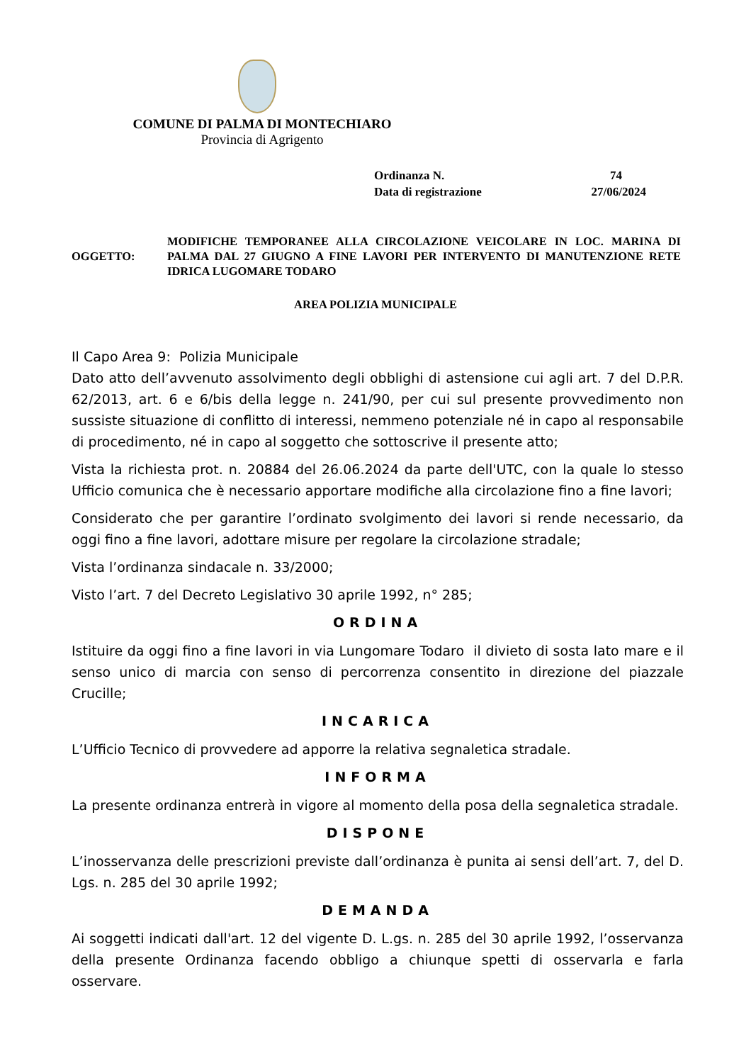COMUNE DI PALMA DI MONTECHIARO
Provincia di Agrigento
Ordinanza N. 74
Data di registrazione 27/06/2024
OGGETTO:
MODIFICHE TEMPORANEE ALLA CIRCOLAZIONE VEICOLARE IN LOC. MARINA DI PALMA DAL 27 GIUGNO A FINE LAVORI PER INTERVENTO DI MANUTENZIONE RETE IDRICA LUGOMARE TODARO
AREA POLIZIA MUNICIPALE
Il Capo Area 9: Polizia Municipale
Dato atto dell’avvenuto assolvimento degli obblighi di astensione cui agli art. 7 del D.P.R. 62/2013, art. 6 e 6/bis della legge n. 241/90, per cui sul presente provvedimento non sussiste situazione di conflitto di interessi, nemmeno potenziale né in capo al responsabile di procedimento, né in capo al soggetto che sottoscrive il presente atto;
Vista la richiesta prot. n. 20884 del 26.06.2024 da parte dell'UTC, con la quale lo stesso Ufficio comunica che è necessario apportare modifiche alla circolazione fino a fine lavori;
Considerato che per garantire l’ordinato svolgimento dei lavori si rende necessario, da oggi fino a fine lavori, adottare misure per regolare la circolazione stradale;
Vista l’ordinanza sindacale n. 33/2000;
Visto l’art. 7 del Decreto Legislativo 30 aprile 1992, n° 285;
ORDINA
Istituire da oggi fino a fine lavori in via Lungomare Todaro il divieto di sosta lato mare e il senso unico di marcia con senso di percorrenza consentito in direzione del piazzale Crucille;
INCARICA
L’Ufficio Tecnico di provvedere ad apporre la relativa segnaletica stradale.
INFORMA
La presente ordinanza entrerà in vigore al momento della posa della segnaletica stradale.
DISPONE
L’inosservanza delle prescrizioni previste dall’ordinanza è punita ai sensi dell’art. 7, del D. Lgs. n. 285 del 30 aprile 1992;
DEMANDA
Ai soggetti indicati dall'art. 12 del vigente D. L.gs. n. 285 del 30 aprile 1992, l’osservanza della presente Ordinanza facendo obbligo a chiunque spetti di osservarla e farla osservare.